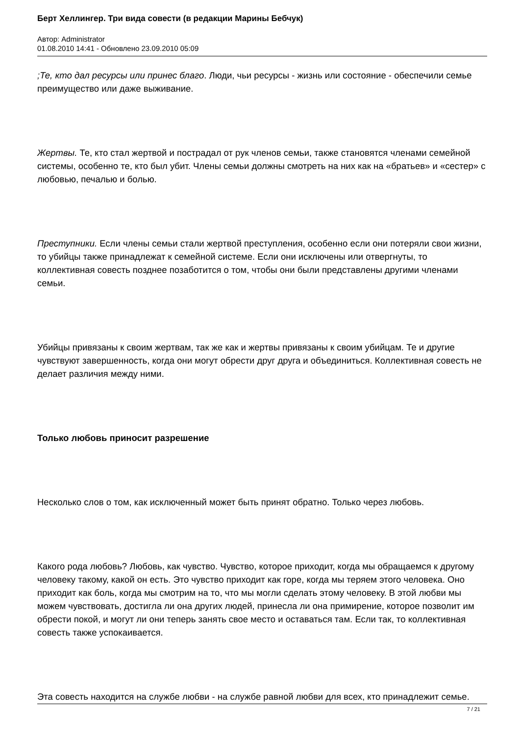Берт Хеллингер. Три вида совести (в редакции Марины Бебчук)
Автор: Administrator
01.08.2010 14:41 - Обновлено 23.09.2010 05:09
;Те, кто дал ресурсы или принес благо. Люди, чьи ресурсы - жизнь или состояние - обеспечили семье преимущество или даже выживание.
Жертвы. Те, кто стал жертвой и пострадал от рук членов семьи, также становятся членами семейной системы, особенно те, кто был убит. Члены семьи должны смотреть на них как на «братьев» и «сестер» с любовью, печалью и болью.
Преступники. Если члены семьи стали жертвой преступления, особенно если они потеряли свои жизни, то убийцы также принадлежат к семейной системе. Если они исключены или отвергнуты, то коллективная совесть позднее позаботится о том, чтобы они были представлены другими членами семьи.
Убийцы привязаны к своим жертвам, так же как и жертвы привязаны к своим убийцам. Те и другие чувствуют завершенность, когда они могут обрести друг друга и объединиться. Коллективная совесть не делает различия между ними.
Только любовь приносит разрешение
Несколько слов о том, как исключенный может быть принят обратно. Только через любовь.
Какого рода любовь? Любовь, как чувство. Чувство, которое приходит, когда мы обращаемся к другому человеку такому, какой он есть. Это чувство приходит как горе, когда мы теряем этого человека. Оно приходит как боль, когда мы смотрим на то, что мы могли сделать этому человеку. В этой любви мы можем чувствовать, достигла ли она других людей, принесла ли она примирение, которое позволит им обрести покой, и могут ли они теперь занять свое место и оставаться там. Если так, то коллективная совесть также успокаивается.
Эта совесть находится на службе любви - на службе равной любви для всех, кто принадлежит семье.
7 / 21